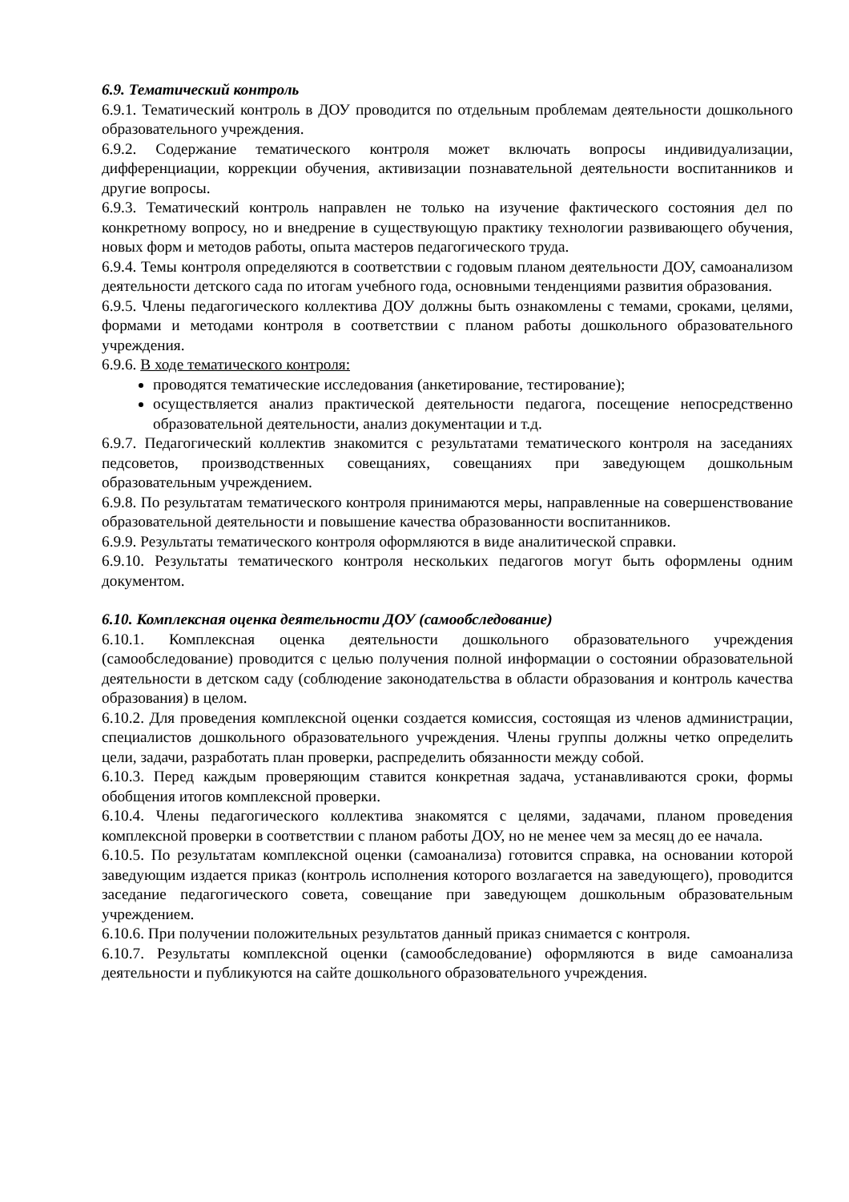6.9. Тематический контроль
6.9.1. Тематический контроль в ДОУ проводится по отдельным проблемам деятельности дошкольного образовательного учреждения.
6.9.2. Содержание тематического контроля может включать вопросы индивидуализации, дифференциации, коррекции обучения, активизации познавательной деятельности воспитанников и другие вопросы.
6.9.3. Тематический контроль направлен не только на изучение фактического состояния дел по конкретному вопросу, но и внедрение в существующую практику технологии развивающего обучения, новых форм и методов работы, опыта мастеров педагогического труда.
6.9.4. Темы контроля определяются в соответствии с годовым планом деятельности ДОУ, самоанализом деятельности детского сада по итогам учебного года, основными тенденциями развития образования.
6.9.5. Члены педагогического коллектива ДОУ должны быть ознакомлены с темами, сроками, целями, формами и методами контроля в соответствии с планом работы дошкольного образовательного учреждения.
6.9.6. В ходе тематического контроля:
проводятся тематические исследования (анкетирование, тестирование);
осуществляется анализ практической деятельности педагога, посещение непосредственно образовательной деятельности, анализ документации и т.д.
6.9.7. Педагогический коллектив знакомится с результатами тематического контроля на заседаниях педсоветов, производственных совещаниях, совещаниях при заведующем дошкольным образовательным учреждением.
6.9.8. По результатам тематического контроля принимаются меры, направленные на совершенствование образовательной деятельности и повышение качества образованности воспитанников.
6.9.9. Результаты тематического контроля оформляются в виде аналитической справки.
6.9.10. Результаты тематического контроля нескольких педагогов могут быть оформлены одним документом.
6.10. Комплексная оценка деятельности ДОУ (самообследование)
6.10.1. Комплексная оценка деятельности дошкольного образовательного учреждения (самообследование) проводится с целью получения полной информации о состоянии образовательной деятельности в детском саду (соблюдение законодательства в области образования и контроль качества образования) в целом.
6.10.2. Для проведения комплексной оценки создается комиссия, состоящая из членов администрации, специалистов дошкольного образовательного учреждения. Члены группы должны четко определить цели, задачи, разработать план проверки, распределить обязанности между собой.
6.10.3. Перед каждым проверяющим ставится конкретная задача, устанавливаются сроки, формы обобщения итогов комплексной проверки.
6.10.4. Члены педагогического коллектива знакомятся с целями, задачами, планом проведения комплексной проверки в соответствии с планом работы ДОУ, но не менее чем за месяц до ее начала.
6.10.5. По результатам комплексной оценки (самоанализа) готовится справка, на основании которой заведующим издается приказ (контроль исполнения которого возлагается на заведующего), проводится заседание педагогического совета, совещание при заведующем дошкольным образовательным учреждением.
6.10.6. При получении положительных результатов данный приказ снимается с контроля.
6.10.7. Результаты комплексной оценки (самообследование) оформляются в виде самоанализа деятельности и публикуются на сайте дошкольного образовательного учреждения.